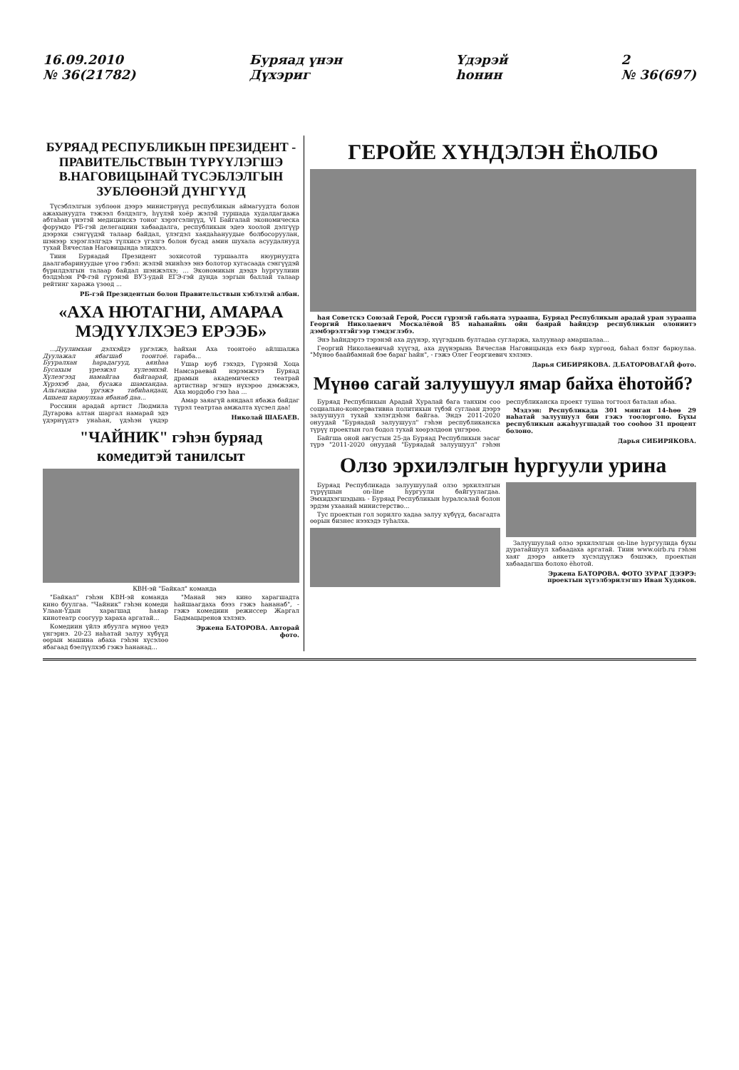16.09.2010
№ 36(21782) Буряад үнэн
Дүхэриг Үдэрэй
hонин 2
№ 36(697)
БУРЯАД РЕСПУБЛИКЫН ПРЕЗИДЕНТ - ПРАВИТЕЛЬСТВЫН ТҮРҮҮЛЭГШЭ В.НАГОВИЦЫНАЙ ТҮСЭБЛЭЛГЫН ЗУБЛӨӨНЭЙ ДҮНГҮҮД
Түсэблэлгын зублөөн дээрэ министрнүүд республикын аймагуудта болон ажахынуудта тэжээл бэлдэлгэ, hүүлэй хоёр жэлэй туршада худалдагдажа абтаhан үнэтэй медицинскэ тоног хэрэгсэлнүүд, VI Байгалай экономическа форумдо РБ-гэй делегациин хабаадалга, республикын эдеэ хоолой дэлгүүр дээрэхи сэнгүүдэй талаар байдал, үлэгдэл хаядаhануудые болбосоруулан, шэнээр хэрэглэлгэдэ түлхисэ үгэлгэ болон бусад амин шухала асуудалнууд тухай Вячеслав Наговицында элидхэз.
Тиин Буряадай Президент зохисотой туршаалта нюурнуудта даалгабаринуудые үгөө гэбэл: жэлэй эхинhээ энэ болотор хугасаада сэнгүүдэй бүрилдэлгын талаар байдал шэнжэлхэ; ... Экономикын дээдэ hургуулиин бэлдэhэн РФ-гэй гүрэнэй ВУЗ-удай ЕГЭ-гэй дунда зэргын баллай талаар рейтинг хаража үзөөд ...
РБ-гэй Президентын болон Правительствын хэблэлэй албан.
«АХА НЮТАГНИ, АМАРАА МЭДҮҮЛХЭЕЭ ЕРЭЭБ»
...Дуулимхан дэлхэйдэ үргэлжэ, Дуулажал ябагшаб тоонтоё. Бууралхан hарьдагууд, аянhаа Бусахым үреэжэл хүлеэнхэй. Хүлеэгээд намайгаа байгаарай, Хүрэхэб даа, бусажа шамхандаа. Альгандаа үргэжэ табиhандаш, Ашыеш харюулхаа ябанаб даа...
Россиин арадай артист Людмила Дугарова алтан шаргал намарай эдэ үдэрнүүдтэ унаhан, үдэhэн үндэр hайхан Аха тоонтоёо айлшалжа гараба...
Ушар юуб гэхэдэ, Гүрэнэй Хоца Намсараевай нэрэмжэтэ Буряад драмын академическэ театрай артистнар эгэшэ нүхэрөө дэмжэжэ, Аха мордобо гээ hаа ...
Амар заяагүй аяндаал ябажа байдаг түрэл театртаа амжалта хүсэел даа!
Николай ШАБАЕВ.
"ЧАЙНИК" гэhэн буряад комедитэй танилсыт
КВН-эй "Байкал" команда
"Байкал" гэhэн КВН-эй команда кино буулгаа. "Чайник" гэhэн комеди Улаан-Үдын харагшад hаяар кинотеатр соогуур хараха аргатай...
Комедиин үйлэ ябуулга мүнөө үедэ үнгэрнэ. 20-23 наhатай залуу хүбүүд өөрын машина абаха гэhэн хүсэлөө ябагаад бэелүүлхэб гэжэ hананад...
"Манай энэ кино харагшадта hайшаагдаха бээз гэжэ hананаб", - гэжэ комедиин режиссер Жаргал Бадмацыренов хэлэнэ.
Эржена БАТОРОВА. Авторай фото.
ГЕРОЙЕ ХҮНДЭЛЭН ЁhОЛБО
hая Советскэ Союзай Герой, Росси гүрэнэй габьяата зураашa, Буряад Республикын арадай уран зурааша Георгий Николаевич Москалёвой 85 наhанайнь ойн баярай hайндэр республикын олониитэ дэмбэрэлтэйгээр тэмдэглэбэ.
Энэ hайндэртэ тэрэнэй аха дүүнэр, хүүгэдынь бултадаа сугларжа, халуунаар амаршалаа...
Георгий Николаевичай хүүгэд, аха дүүнэрынь Вячеслав Наговицында ехэ баяр хүргөөд, баhал бэлэг барюулаа. "Мүнөө баайбамнай бэе бараг hайн", - гэжэ Олег Георгиевич хэлэнэ.
Дарья СИБИРЯКОВА. Д.БАТОРОВАГАЙ фото.
Мүнөө сагай залуушуул ямар байха ёhотойб?
Буряад Республикын Арадай Хуралай бага танхим соо социально-консервативна политикын түбэй суглаан дээрэ залуушуул тухай хэлэгдэhэн байгаа. Эндэ 2011-2020 онуудай "Буряадай залуушуул" гэhэн республиканска түрүү проектын гол бодол тухай хөөрэлдөөн үнгэрөө.
Байгша оной августын 25-да Буряад Республикын засаг түрэ "2011-2020 онуудай "Буряадай залуушуул" гэhэн республиканска проект тушаа тогтоол баталан абаа.
Мэдээн: Республикада 301 мянган 14-hөө 29 наhатай залуушуул бии гэжэ тоолоргоно. Бүхы республикын ажаhуугшадай тоо coohoo 31 процент болоно.
Дарья СИБИРЯКОВА.
Олзо эрхилэлгын hургуули урина
Буряад Республикада залуушуулай олзо эрхилэлгын түрүүшын on-line hургуули байгуулагдаа. Эмхидхэгшэдынь - Буряад Республикын hуралсалай болон эрдэм ухаанай министерство...
Тус проектын гол зорилго хадаа залуу хүбүүд, басагадта өөрын бизнес нээхэдэ туhалха.
Залуушуулай олзо эрхилэлгын on-line hургуулида бүхы дуратайшуул хабаадаха аргатай. Тиин www.oirb.ru гэhэн хаяг дээрэ анкетэ хүсэлдүүлжэ бэшэжэ, проектын хабаадагша болохо ёhотой.
Эржена БАТОРОВА. ФОТО ЗУРАГ ДЭЭРЭ: проектын хүтэлбэрилэгшэ Иван Худяков.